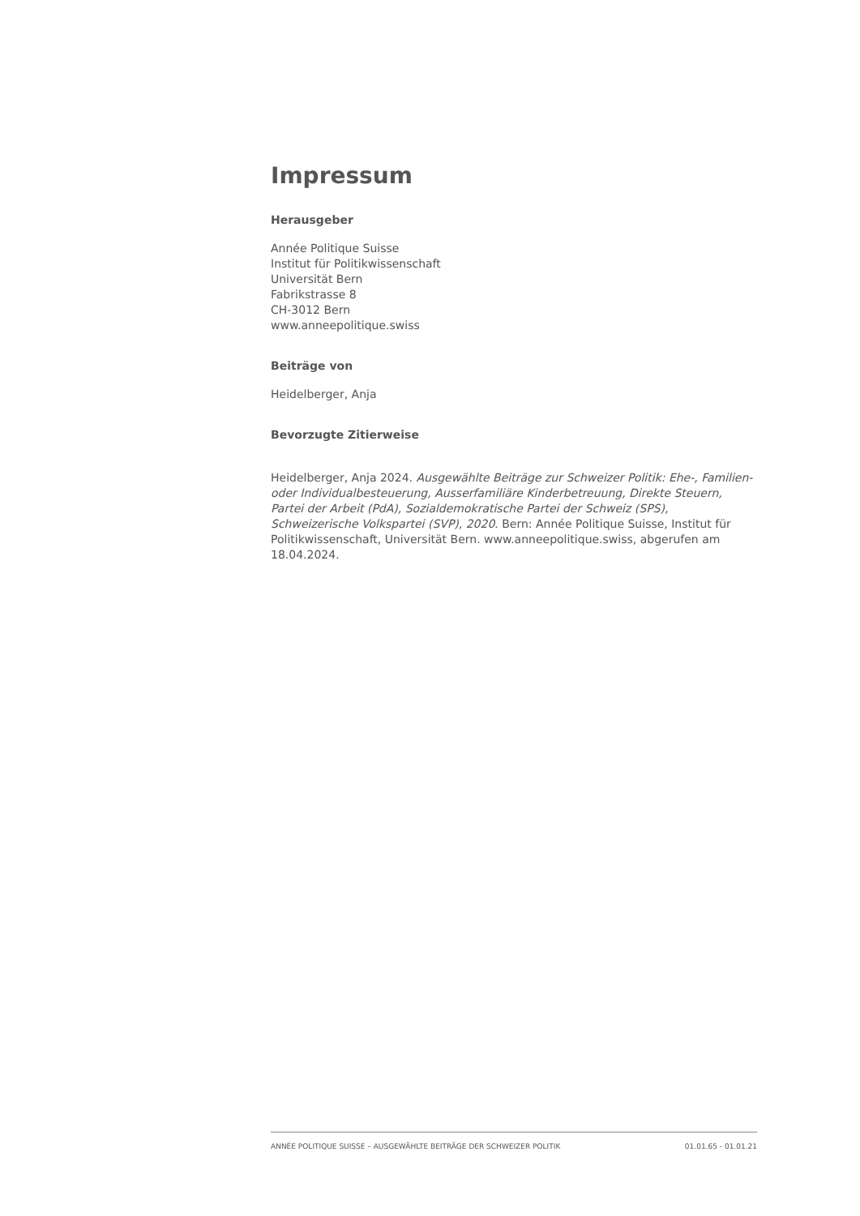Impressum
Herausgeber
Année Politique Suisse
Institut für Politikwissenschaft
Universität Bern
Fabrikstrasse 8
CH-3012 Bern
www.anneepolitique.swiss
Beiträge von
Heidelberger, Anja
Bevorzugte Zitierweise
Heidelberger, Anja 2024. Ausgewählte Beiträge zur Schweizer Politik: Ehe-, Familien- oder Individualbesteuerung, Ausserfamiliäre Kinderbetreuung, Direkte Steuern, Partei der Arbeit (PdA), Sozialdemokratische Partei der Schweiz (SPS), Schweizerische Volkspartei (SVP), 2020. Bern: Année Politique Suisse, Institut für Politikwissenschaft, Universität Bern. www.anneepolitique.swiss, abgerufen am 18.04.2024.
ANNÉE POLITIQUE SUISSE – AUSGEWÄHLTE BEITRÄGE DER SCHWEIZER POLITIK 01.01.65 - 01.01.21